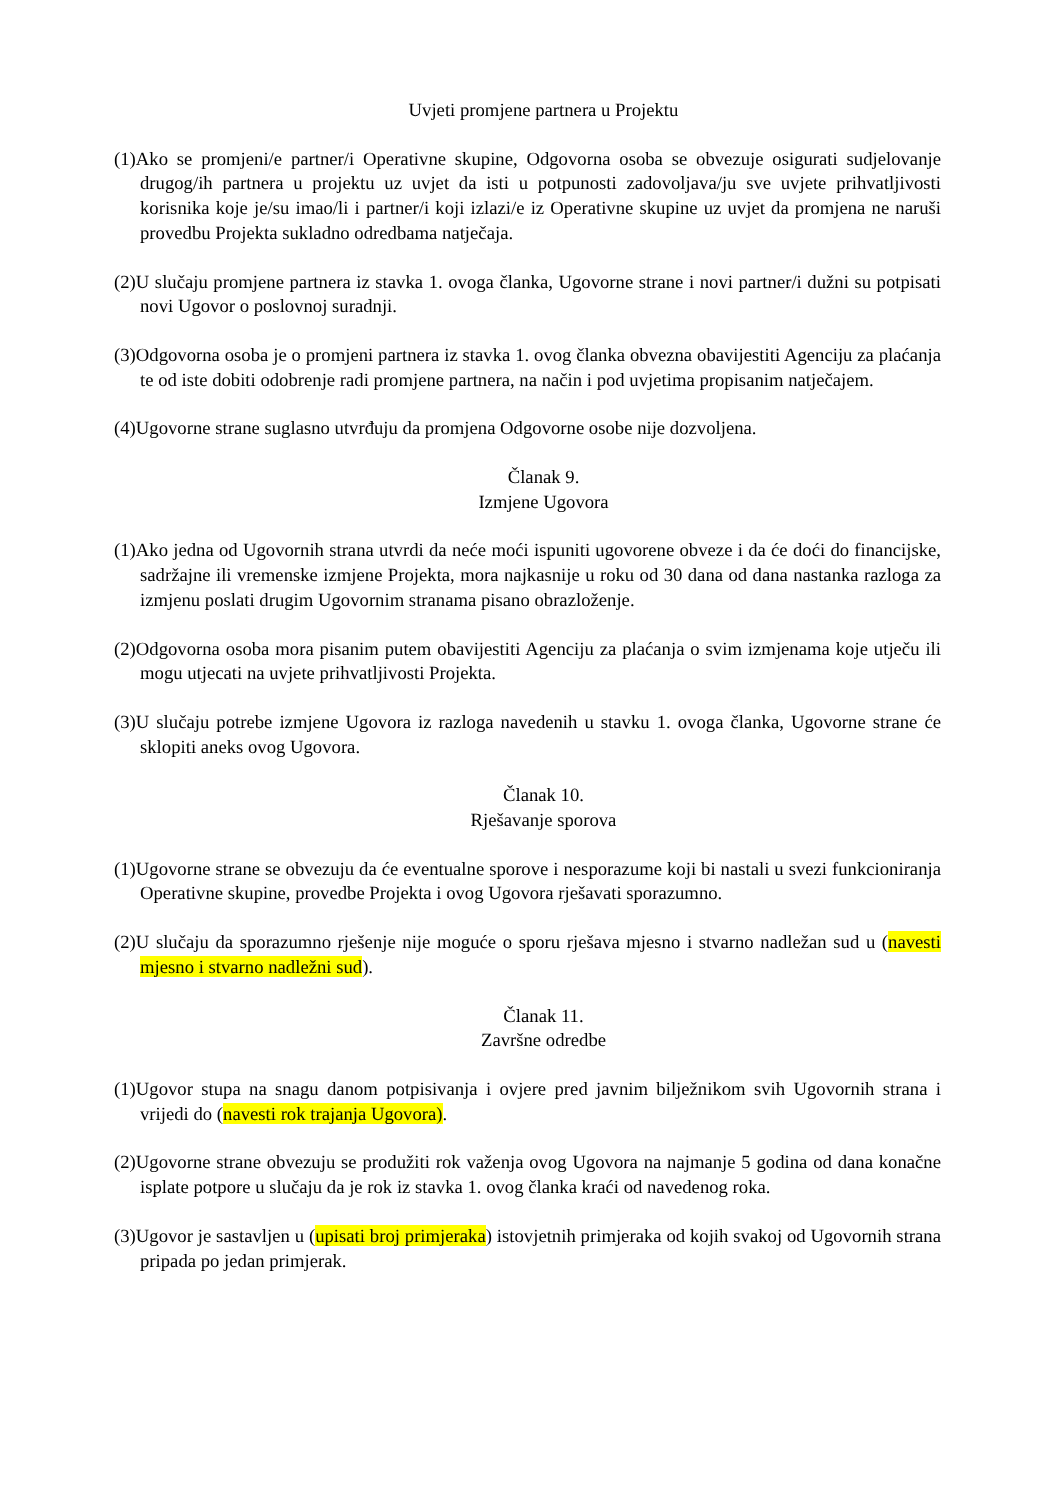Uvjeti promjene partnera u Projektu
(1)Ako se promjeni/e partner/i Operativne skupine, Odgovorna osoba se obvezuje osigurati sudjelovanje drugog/ih partnera u projektu uz uvjet da isti u potpunosti zadovoljava/ju sve uvjete prihvatljivosti korisnika koje je/su imao/li i partner/i koji izlazi/e iz Operativne skupine uz uvjet da promjena ne naruši provedbu Projekta sukladno odredbama natječaja.
(2)U slučaju promjene partnera iz stavka 1. ovoga članka, Ugovorne strane i novi partner/i dužni su potpisati novi Ugovor o poslovnoj suradnji.
(3)Odgovorna osoba je o promjeni partnera iz stavka 1. ovog članka obvezna obavijestiti Agenciju za plaćanja te od iste dobiti odobrenje radi promjene partnera, na način i pod uvjetima propisanim natječajem.
(4)Ugovorne strane suglasno utvrđuju da promjena Odgovorne osobe nije dozvoljena.
Članak 9.
Izmjene Ugovora
(1)Ako jedna od Ugovornih strana utvrdi da neće moći ispuniti ugovorene obveze i da će doći do financijske, sadržajne ili vremenske izmjene Projekta, mora najkasnije u roku od 30 dana od dana nastanka razloga za izmjenu poslati drugim Ugovornim stranama pisano obrazloženje.
(2)Odgovorna osoba mora pisanim putem obavijestiti Agenciju za plaćanja o svim izmjenama koje utječu ili mogu utjecati na uvjete prihvatljivosti Projekta.
(3)U slučaju potrebe izmjene Ugovora iz razloga navedenih u stavku 1. ovoga članka, Ugovorne strane će sklopiti aneks ovog Ugovora.
Članak 10.
Rješavanje sporova
(1)Ugovorne strane se obvezuju da će eventualne sporove i nesporazume koji bi nastali u svezi funkcioniranja Operativne skupine, provedbe Projekta i ovog Ugovora rješavati sporazumno.
(2)U slučaju da sporazumno rješenje nije moguće o sporu rješava mjesno i stvarno nadležan sud u (navesti mjesno i stvarno nadležni sud).
Članak 11.
Završne odredbe
(1)Ugovor stupa na snagu danom potpisivanja i ovjere pred javnim bilježnikom svih Ugovornih strana i vrijedi do (navesti rok trajanja Ugovora).
(2)Ugovorne strane obvezuju se produžiti rok važenja ovog Ugovora na najmanje 5 godina od dana konačne isplate potpore u slučaju da je rok iz stavka 1. ovog članka kraći od navedenog roka.
(3)Ugovor je sastavljen u (upisati broj primjeraka) istovjetnih primjeraka od kojih svakoj od Ugovornih strana pripada po jedan primjerak.